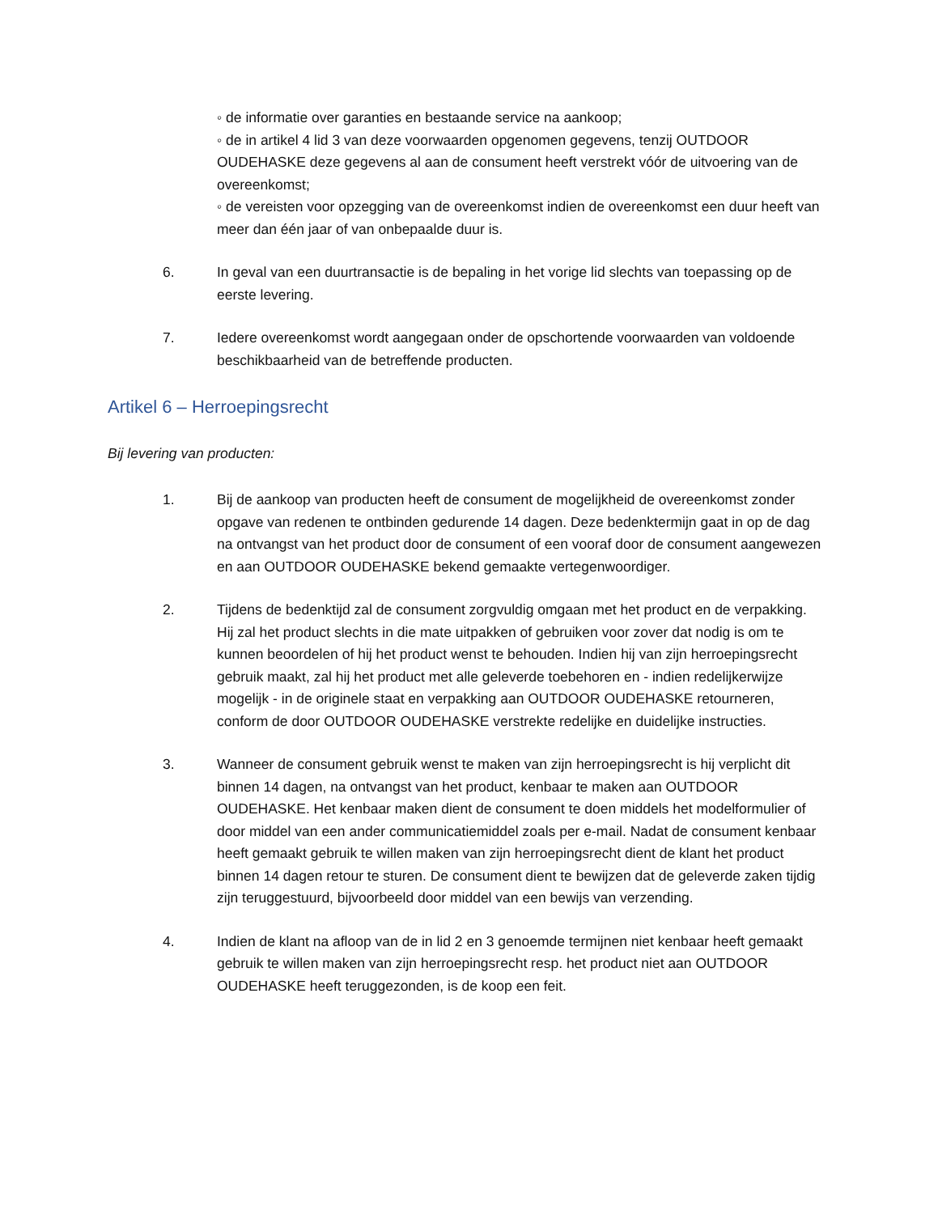◦ de informatie over garanties en bestaande service na aankoop;
◦ de in artikel 4 lid 3 van deze voorwaarden opgenomen gegevens, tenzij OUTDOOR OUDEHASKE deze gegevens al aan de consument heeft verstrekt vóór de uitvoering van de overeenkomst;
◦ de vereisten voor opzegging van de overeenkomst indien de overeenkomst een duur heeft van meer dan één jaar of van onbepaalde duur is.
6. In geval van een duurtransactie is de bepaling in het vorige lid slechts van toepassing op de eerste levering.
7. Iedere overeenkomst wordt aangegaan onder de opschortende voorwaarden van voldoende beschikbaarheid van de betreffende producten.
Artikel 6 – Herroepingsrecht
Bij levering van producten:
1. Bij de aankoop van producten heeft de consument de mogelijkheid de overeenkomst zonder opgave van redenen te ontbinden gedurende 14 dagen. Deze bedenktermijn gaat in op de dag na ontvangst van het product door de consument of een vooraf door de consument aangewezen en aan OUTDOOR OUDEHASKE bekend gemaakte vertegenwoordiger.
2. Tijdens de bedenktijd zal de consument zorgvuldig omgaan met het product en de verpakking. Hij zal het product slechts in die mate uitpakken of gebruiken voor zover dat nodig is om te kunnen beoordelen of hij het product wenst te behouden. Indien hij van zijn herroepingsrecht gebruik maakt, zal hij het product met alle geleverde toebehoren en - indien redelijkerwijze mogelijk - in de originele staat en verpakking aan OUTDOOR OUDEHASKE retourneren, conform de door OUTDOOR OUDEHASKE verstrekte redelijke en duidelijke instructies.
3. Wanneer de consument gebruik wenst te maken van zijn herroepingsrecht is hij verplicht dit binnen 14 dagen, na ontvangst van het product, kenbaar te maken aan OUTDOOR OUDEHASKE. Het kenbaar maken dient de consument te doen middels het modelformulier of door middel van een ander communicatiemiddel zoals per e-mail. Nadat de consument kenbaar heeft gemaakt gebruik te willen maken van zijn herroepingsrecht dient de klant het product binnen 14 dagen retour te sturen. De consument dient te bewijzen dat de geleverde zaken tijdig zijn teruggestuurd, bijvoorbeeld door middel van een bewijs van verzending.
4. Indien de klant na afloop van de in lid 2 en 3 genoemde termijnen niet kenbaar heeft gemaakt gebruik te willen maken van zijn herroepingsrecht resp. het product niet aan OUTDOOR OUDEHASKE heeft teruggezonden, is de koop een feit.